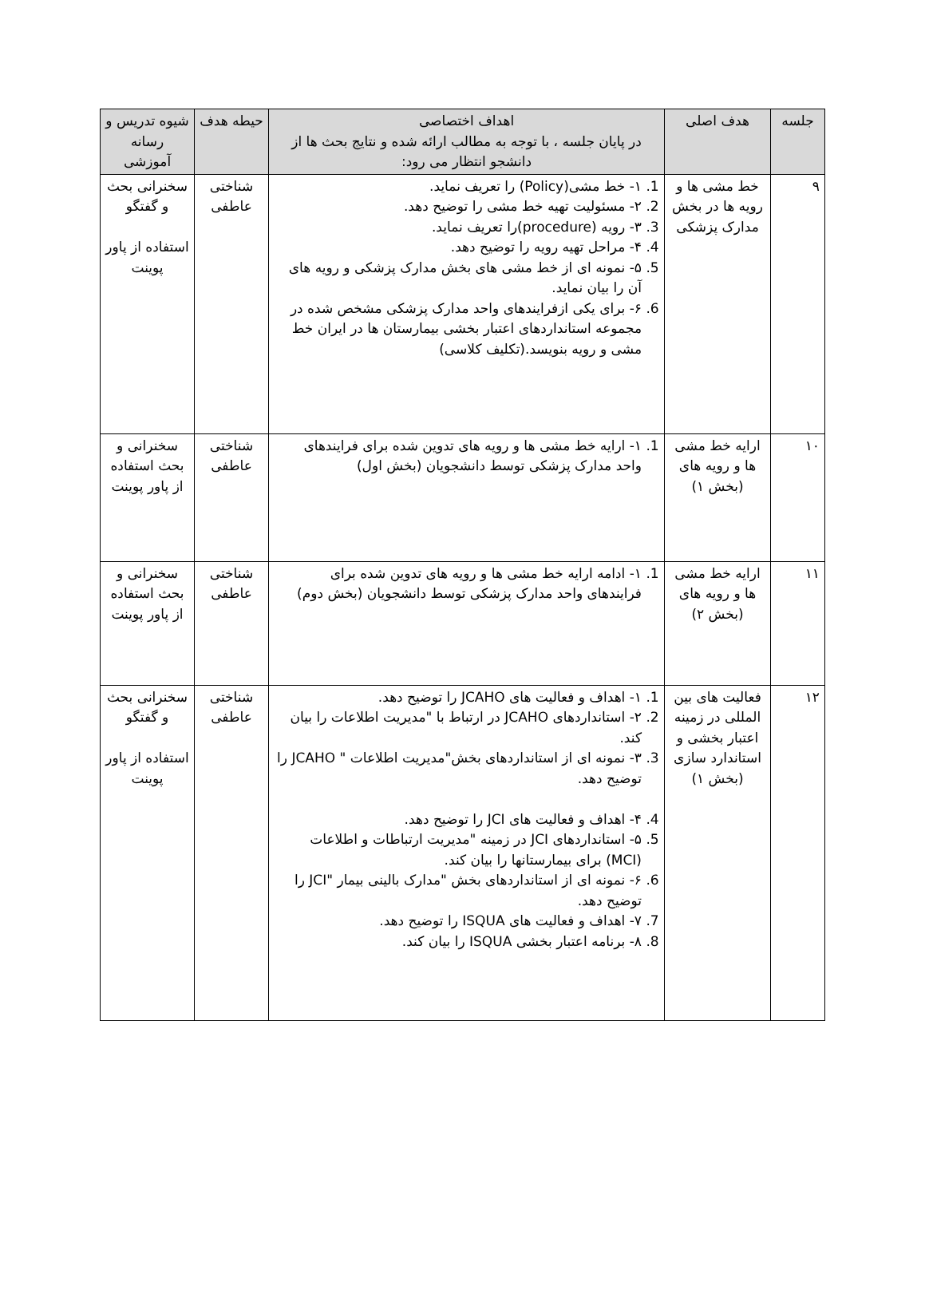| جلسه | هدف اصلی | اهداف اختصاصی در پایان جلسه ، با توجه به مطالب ارائه شده و نتایج بحث ها از دانشجو انتظار می رود: | حیطه هدف | شیوه تدریس و رسانه آموزشی |
| --- | --- | --- | --- | --- |
| ۹ | خط مشی ها و رویه ها در بخش مدارک پزشکی | 1. ۱- خط مشی(Policy) را تعریف نماید. 2. ۲- مسئولیت تهیه خط مشی را توضیح دهد. 3. ۳- رویه (procedure)را تعریف نماید. 4. ۴- مراحل تهیه رویه را توضیح دهد. 5. ۵- نمونه ای از خط مشی های بخش مدارک پزشکی و رویه های آن را بیان نماید. 6. ۶- برای یکی ازفرایندهای واحد مدارک پزشکی مشخص شده در مجموعه استانداردهای اعتبار بخشی بیمارستان ها در ایران خط مشی و رویه بنویسد.(تکلیف کلاسی) | شناختی عاطفی | سخنرانی بحث و گفتگو استفاده از پاور پوینت |
| ۱۰ | ارایه خط مشی ها و رویه های (بخش ۱) | 1. ۱- ارایه خط مشی ها و رویه های تدوین شده برای فرایندهای واحد مدارک پزشکی توسط دانشجویان (بخش اول) | شناختی عاطفی | سخنرانی و بحث استفاده از پاور پوینت |
| ۱۱ | ارایه خط مشی ها و رویه های (بخش ۲) | 1. ۱- ادامه ارایه خط مشی ها و رویه های تدوین شده برای فرایندهای واحد مدارک پزشکی توسط دانشجویان (بخش دوم) | شناختی عاطفی | سخنرانی و بحث استفاده از پاور پوینت |
| ۱۲ | فعالیت های بین المللی در زمینه اعتبار بخشی و استاندارد سازی (بخش ۱) | 1. ۱- اهداف و فعالیت های JCAHO را توضیح دهد. 2. ۲- استانداردهای JCAHO در ارتباط با "مدیریت اطلاعات را بیان کند. 3. ۳- نمونه ای از استانداردهای بخش"مدیریت اطلاعات " JCAHO را توضیح دهد. 4. ۴- اهداف و فعالیت های JCI را توضیح دهد. 5. ۵- استانداردهای JCI در زمینه "مدیریت ارتباطات و اطلاعات (MCI) برای بیمارستانها را بیان کند. 6. ۶- نمونه ای از استانداردهای بخش "مدارک بالینی بیمار "JCI را توضیح دهد. 7. ۷- اهداف و فعالیت های ISQUA را توضیح دهد. 8. ۸- برنامه اعتبار بخشی ISQUA را بیان کند. | شناختی عاطفی | سخنرانی بحث و گفتگو استفاده از پاور پوینت |